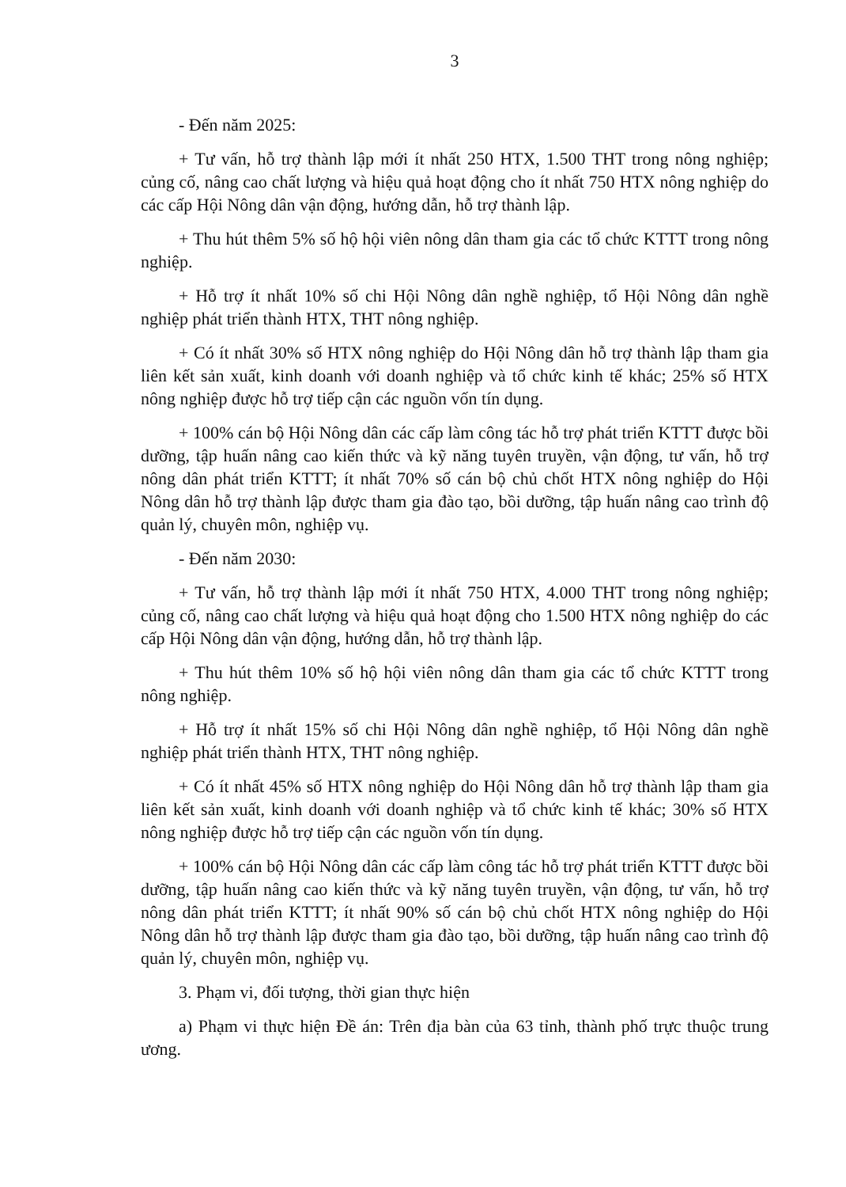3
- Đến năm 2025:
+ Tư vấn, hỗ trợ thành lập mới ít nhất 250 HTX, 1.500 THT trong nông nghiệp; củng cố, nâng cao chất lượng và hiệu quả hoạt động cho ít nhất 750 HTX nông nghiệp do các cấp Hội Nông dân vận động, hướng dẫn, hỗ trợ thành lập.
+ Thu hút thêm 5% số hộ hội viên nông dân tham gia các tổ chức KTTT trong nông nghiệp.
+ Hỗ trợ ít nhất 10% số chi Hội Nông dân nghề nghiệp, tổ Hội Nông dân nghề nghiệp phát triển thành HTX, THT nông nghiệp.
+ Có ít nhất 30% số HTX nông nghiệp do Hội Nông dân hỗ trợ thành lập tham gia liên kết sản xuất, kinh doanh với doanh nghiệp và tổ chức kinh tế khác; 25% số HTX nông nghiệp được hỗ trợ tiếp cận các nguồn vốn tín dụng.
+ 100% cán bộ Hội Nông dân các cấp làm công tác hỗ trợ phát triển KTTT được bồi dưỡng, tập huấn nâng cao kiến thức và kỹ năng tuyên truyền, vận động, tư vấn, hỗ trợ nông dân phát triển KTTT; ít nhất 70% số cán bộ chủ chốt HTX nông nghiệp do Hội Nông dân hỗ trợ thành lập được tham gia đào tạo, bồi dưỡng, tập huấn nâng cao trình độ quản lý, chuyên môn, nghiệp vụ.
- Đến năm 2030:
+ Tư vấn, hỗ trợ thành lập mới ít nhất 750 HTX, 4.000 THT trong nông nghiệp; củng cố, nâng cao chất lượng và hiệu quả hoạt động cho 1.500 HTX nông nghiệp do các cấp Hội Nông dân vận động, hướng dẫn, hỗ trợ thành lập.
+ Thu hút thêm 10% số hộ hội viên nông dân tham gia các tổ chức KTTT trong nông nghiệp.
+ Hỗ trợ ít nhất 15% số chi Hội Nông dân nghề nghiệp, tổ Hội Nông dân nghề nghiệp phát triển thành HTX, THT nông nghiệp.
+ Có ít nhất 45% số HTX nông nghiệp do Hội Nông dân hỗ trợ thành lập tham gia liên kết sản xuất, kinh doanh với doanh nghiệp và tổ chức kinh tế khác; 30% số HTX nông nghiệp được hỗ trợ tiếp cận các nguồn vốn tín dụng.
+ 100% cán bộ Hội Nông dân các cấp làm công tác hỗ trợ phát triển KTTT được bồi dưỡng, tập huấn nâng cao kiến thức và kỹ năng tuyên truyền, vận động, tư vấn, hỗ trợ nông dân phát triển KTTT; ít nhất 90% số cán bộ chủ chốt HTX nông nghiệp do Hội Nông dân hỗ trợ thành lập được tham gia đào tạo, bồi dưỡng, tập huấn nâng cao trình độ quản lý, chuyên môn, nghiệp vụ.
3. Phạm vi, đối tượng, thời gian thực hiện
a) Phạm vi thực hiện Đề án: Trên địa bàn của 63 tỉnh, thành phố trực thuộc trung ương.